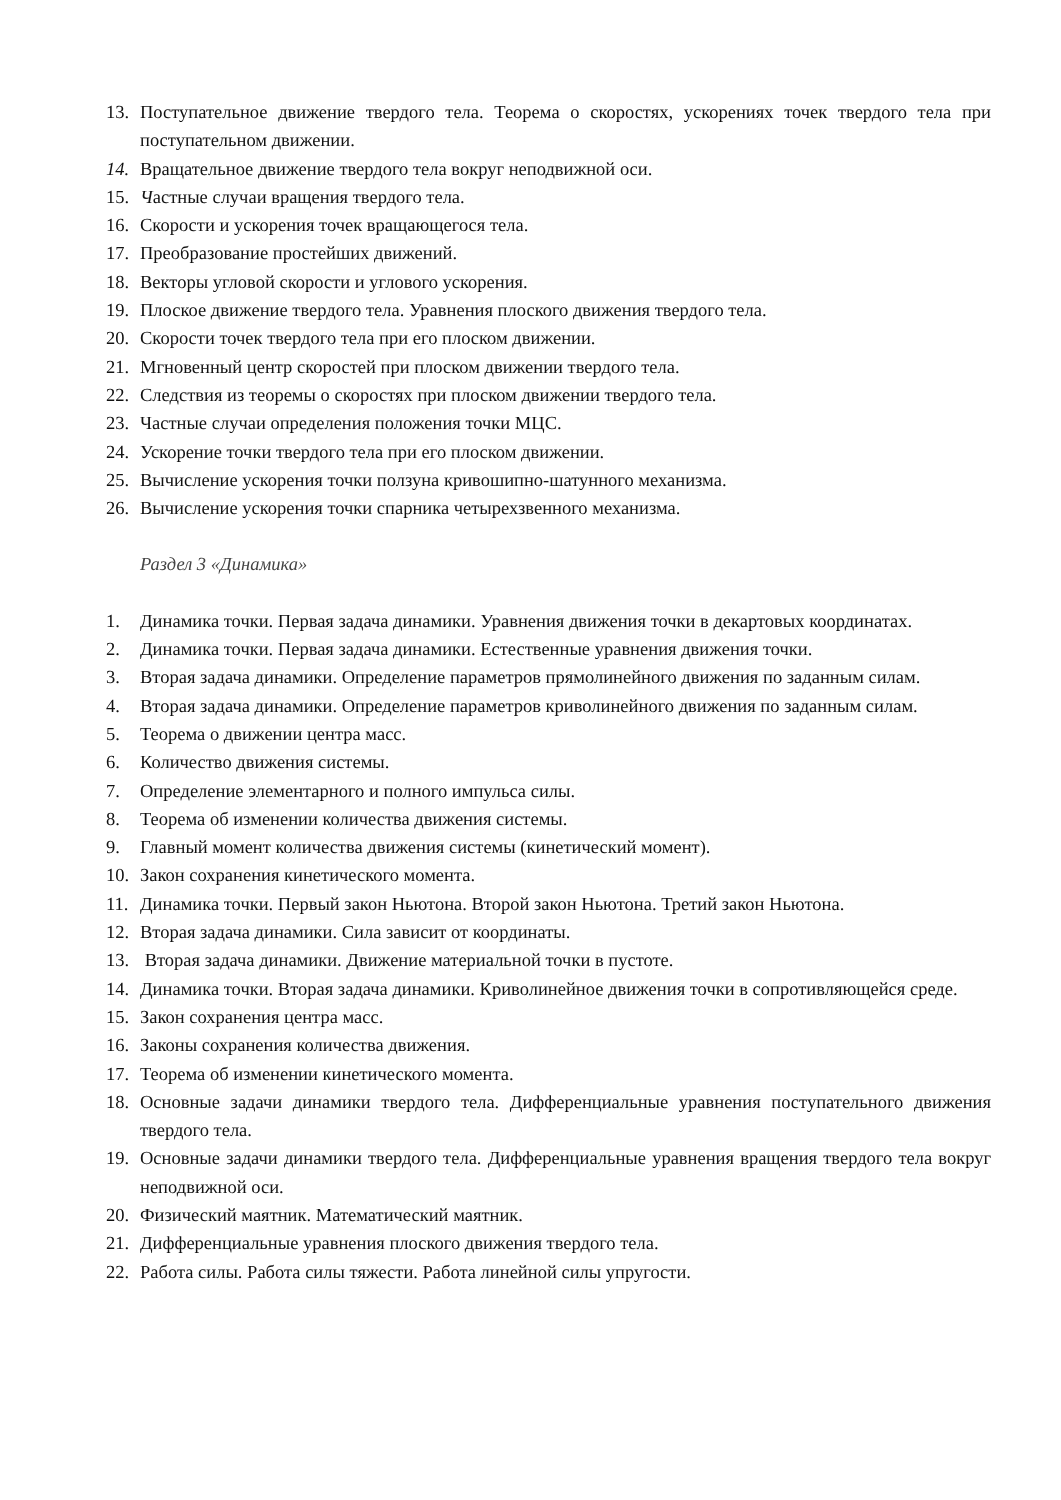13. Поступательное движение твердого тела. Теорема о скоростях, ускорениях точек твердого тела при поступательном движении.
14. Вращательное движение твердого тела вокруг неподвижной оси.
15. Частные случаи вращения твердого тела.
16. Скорости и ускорения точек вращающегося тела.
17. Преобразование простейших движений.
18. Векторы угловой скорости и углового ускорения.
19. Плоское движение твердого тела. Уравнения плоского движения твердого тела.
20. Скорости точек твердого тела при его плоском движении.
21. Мгновенный центр скоростей при плоском движении твердого тела.
22. Следствия из теоремы о скоростях при плоском движении твердого тела.
23. Частные случаи определения положения точки МЦС.
24. Ускорение точки твердого тела при его плоском движении.
25. Вычисление ускорения точки ползуна кривошипно-шатунного механизма.
26. Вычисление ускорения точки спарника четырехзвенного механизма.
Раздел 3 «Динамика»
1. Динамика точки. Первая задача динамики. Уравнения движения точки в декартовых координатах.
2. Динамика точки. Первая задача динамики. Естественные уравнения движения точки.
3. Вторая задача динамики. Определение параметров прямолинейного движения по заданным силам.
4. Вторая задача динамики. Определение параметров криволинейного движения по заданным силам.
5. Теорема о движении центра масс.
6. Количество движения системы.
7. Определение элементарного и полного импульса силы.
8. Теорема об изменении количества движения системы.
9. Главный момент количества движения системы (кинетический момент).
10. Закон сохранения кинетического момента.
11. Динамика точки. Первый закон Ньютона. Второй закон Ньютона. Третий закон Ньютона.
12. Вторая задача динамики. Сила зависит от координаты.
13. Вторая задача динамики. Движение материальной точки в пустоте.
14. Динамика точки. Вторая задача динамики. Криволинейное движения точки в сопротивляющейся среде.
15. Закон сохранения центра масс.
16. Законы сохранения количества движения.
17. Теорема об изменении кинетического момента.
18. Основные задачи динамики твердого тела. Дифференциальные уравнения поступательного движения твердого тела.
19. Основные задачи динамики твердого тела. Дифференциальные уравнения вращения твердого тела вокруг неподвижной оси.
20. Физический маятник. Математический маятник.
21. Дифференциальные уравнения плоского движения твердого тела.
22. Работа силы. Работа силы тяжести. Работа линейной силы упругости.